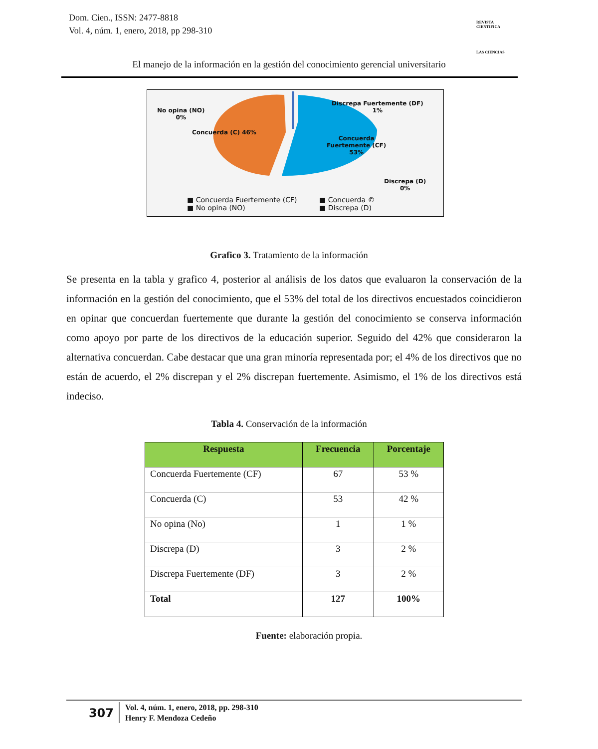Dom. Cien., ISSN: 2477-8818
Vol. 4, núm. 1, enero, 2018, pp 298-310
REVISTA
CIENTIFICA
LAS CIENCIAS
El manejo de la información en la gestión del conocimiento gerencial universitario
No opina (NO)
0%
Concuerda (C) 46%
Discrepa Fuertemente (DF)
1%
Concuerda
Fuertemente (CF)
53%
Discrepa (D)
0%
■ Concuerda Fuertemente (CF)
■ No opina (NO)
■ Concuerda ©
■ Discrepa (D)
Grafico 3. Tratamiento de la información
Se presenta en la tabla y grafico 4, posterior al análisis de los datos que evaluaron la conservación de la información en la gestión del conocimiento, que el 53% del total de los directivos encuestados coincidieron en opinar que concuerdan fuertemente que durante la gestión del conocimiento se conserva información como apoyo por parte de los directivos de la educación superior. Seguido del 42% que consideraron la alternativa concuerdan. Cabe destacar que una gran minoría representada por; el 4% de los directivos que no están de acuerdo, el 2% discrepan y el 2% discrepan fuertemente. Asimismo, el 1% de los directivos está indeciso.
Tabla 4. Conservación de la información
| Respuesta | Frecuencia | Porcentaje |
| --- | --- | --- |
| Concuerda Fuertemente (CF) | 67 | 53 % |
| Concuerda (C) | 53 | 42 % |
| No opina (No) | 1 | 1 % |
| Discrepa (D) | 3 | 2 % |
| Discrepa Fuertemente (DF) | 3 | 2 % |
| Total | 127 | 100% |
Fuente: elaboración propia.
307
Vol. 4, núm. 1, enero, 2018, pp. 298-310
Henry F. Mendoza Cedeño